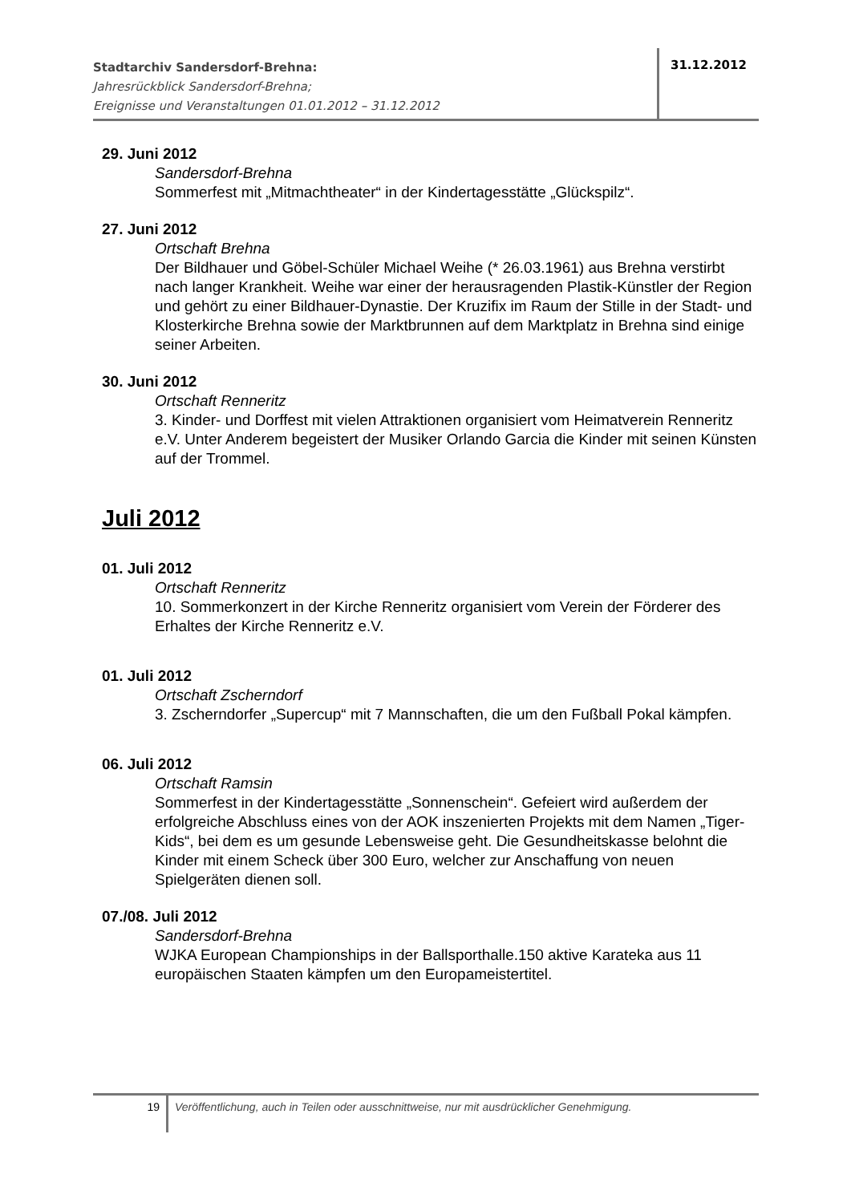Stadtarchiv Sandersdorf-Brehna:
Jahresrückblick Sandersdorf-Brehna;
Ereignisse und Veranstaltungen 01.01.2012 – 31.12.2012
31.12.2012
29. Juni 2012
Sandersdorf-Brehna
Sommerfest mit „Mitmachtheater“ in der Kindertagesstätte „Glückspilz“.
27. Juni 2012
Ortschaft Brehna
Der Bildhauer und Göbel-Schüler Michael Weihe (* 26.03.1961) aus Brehna verstirbt nach langer Krankheit. Weihe war einer der herausragenden Plastik-Künstler der Region und gehört zu einer Bildhauer-Dynastie. Der Kruzifix im Raum der Stille in der Stadt- und Klosterkirche Brehna sowie der Marktbrunnen auf dem Marktplatz in Brehna sind einige seiner Arbeiten.
30. Juni 2012
Ortschaft Renneritz
3. Kinder- und Dorffest mit vielen Attraktionen organisiert vom Heimatverein Renneritz e.V. Unter Anderem begeistert der Musiker Orlando Garcia die Kinder mit seinen Künsten auf der Trommel.
Juli 2012
01. Juli 2012
Ortschaft Renneritz
10. Sommerkonzert in der Kirche Renneritz organisiert vom Verein der Förderer des Erhaltes der Kirche Renneritz e.V.
01. Juli 2012
Ortschaft Zscherndorf
3. Zscherndorfer „Supercup“ mit 7 Mannschaften, die um den Fußball Pokal kämpfen.
06. Juli 2012
Ortschaft Ramsin
Sommerfest in der Kindertagesstätte „Sonnenschein“. Gefeiert wird außerdem der erfolgreiche Abschluss eines von der AOK inszenierten Projekts mit dem Namen „Tiger-Kids“, bei dem es um gesunde Lebensweise geht. Die Gesundheitskasse belohnt die Kinder mit einem Scheck über 300 Euro, welcher zur Anschaffung von neuen Spielgeräten dienen soll.
07./08. Juli 2012
Sandersdorf-Brehna
WJKA European Championships in der Ballsporthalle.150 aktive Karateka aus 11 europäischen Staaten kämpfen um den Europameistertitel.
19
Veröffentlichung, auch in Teilen oder ausschnittweise, nur mit ausdrücklicher Genehmigung.